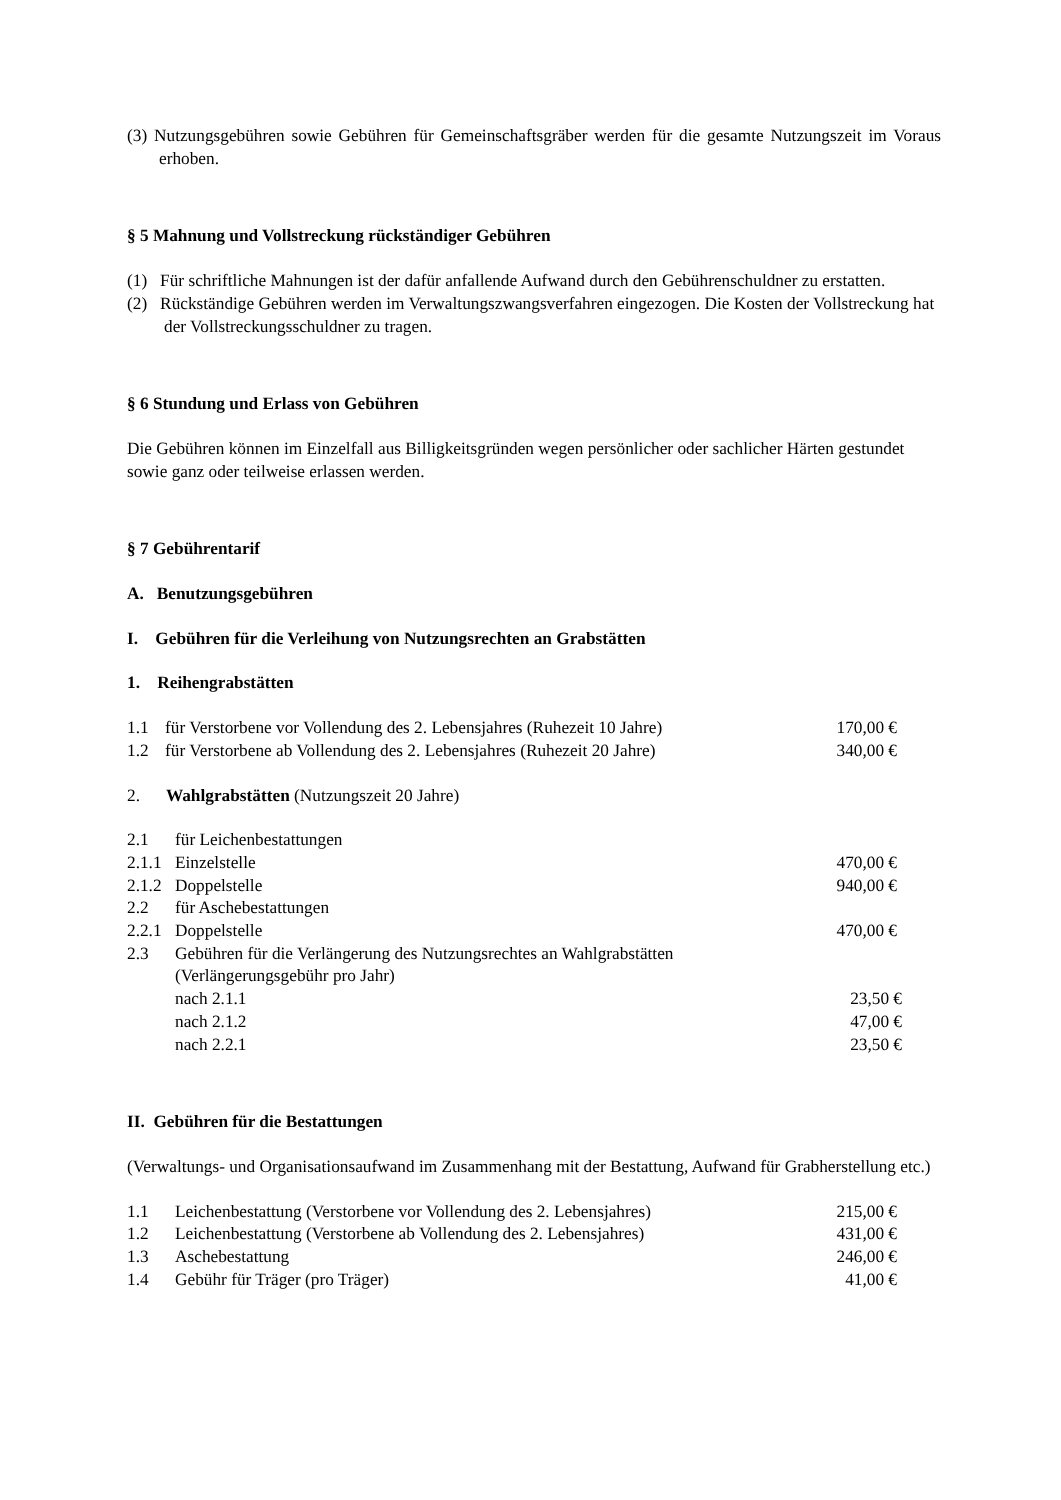(3) Nutzungsgebühren sowie Gebühren für Gemeinschaftsgräber werden für die gesamte Nutzungszeit im Voraus erhoben.
§ 5 Mahnung und Vollstreckung rückständiger Gebühren
(1) Für schriftliche Mahnungen ist der dafür anfallende Aufwand durch den Gebührenschuldner zu erstatten.
(2) Rückständige Gebühren werden im Verwaltungszwangsverfahren eingezogen. Die Kosten der Vollstreckung hat der Vollstreckungsschuldner zu tragen.
§ 6 Stundung und Erlass von Gebühren
Die Gebühren können im Einzelfall aus Billigkeitsgründen wegen persönlicher oder sachlicher Härten gestundet sowie ganz oder teilweise erlassen werden.
§ 7 Gebührentarif
A. Benutzungsgebühren
I. Gebühren für die Verleihung von Nutzungsrechten an Grabstätten
1. Reihengrabstätten
| 1.1 | für Verstorbene vor Vollendung des 2. Lebensjahres (Ruhezeit 10 Jahre) | 170,00 € |
| 1.2 | für Verstorbene ab Vollendung des 2. Lebensjahres (Ruhezeit 20 Jahre) | 340,00 € |
2. Wahlgrabstätten (Nutzungszeit 20 Jahre)
| 2.1 | für Leichenbestattungen | |
| 2.1.1 | Einzelstelle | 470,00 € |
| 2.1.2 | Doppelstelle | 940,00 € |
| 2.2 | für Aschebestattungen | |
| 2.2.1 | Doppelstelle | 470,00 € |
| 2.3 | Gebühren für die Verlängerung des Nutzungsrechtes an Wahlgrabstätten (Verlängerungsgebühr pro Jahr) | |
| | nach 2.1.1 | 23,50 € |
| | nach 2.1.2 | 47,00 € |
| | nach 2.2.1 | 23,50 € |
II. Gebühren für die Bestattungen
(Verwaltungs- und Organisationsaufwand im Zusammenhang mit der Bestattung, Aufwand für Grabherstellung etc.)
| 1.1 | Leichenbestattung (Verstorbene vor Vollendung des 2. Lebensjahres) | 215,00 € |
| 1.2 | Leichenbestattung (Verstorbene ab Vollendung des 2. Lebensjahres) | 431,00 € |
| 1.3 | Aschebestattung | 246,00 € |
| 1.4 | Gebühr für Träger (pro Träger) | 41,00 € |